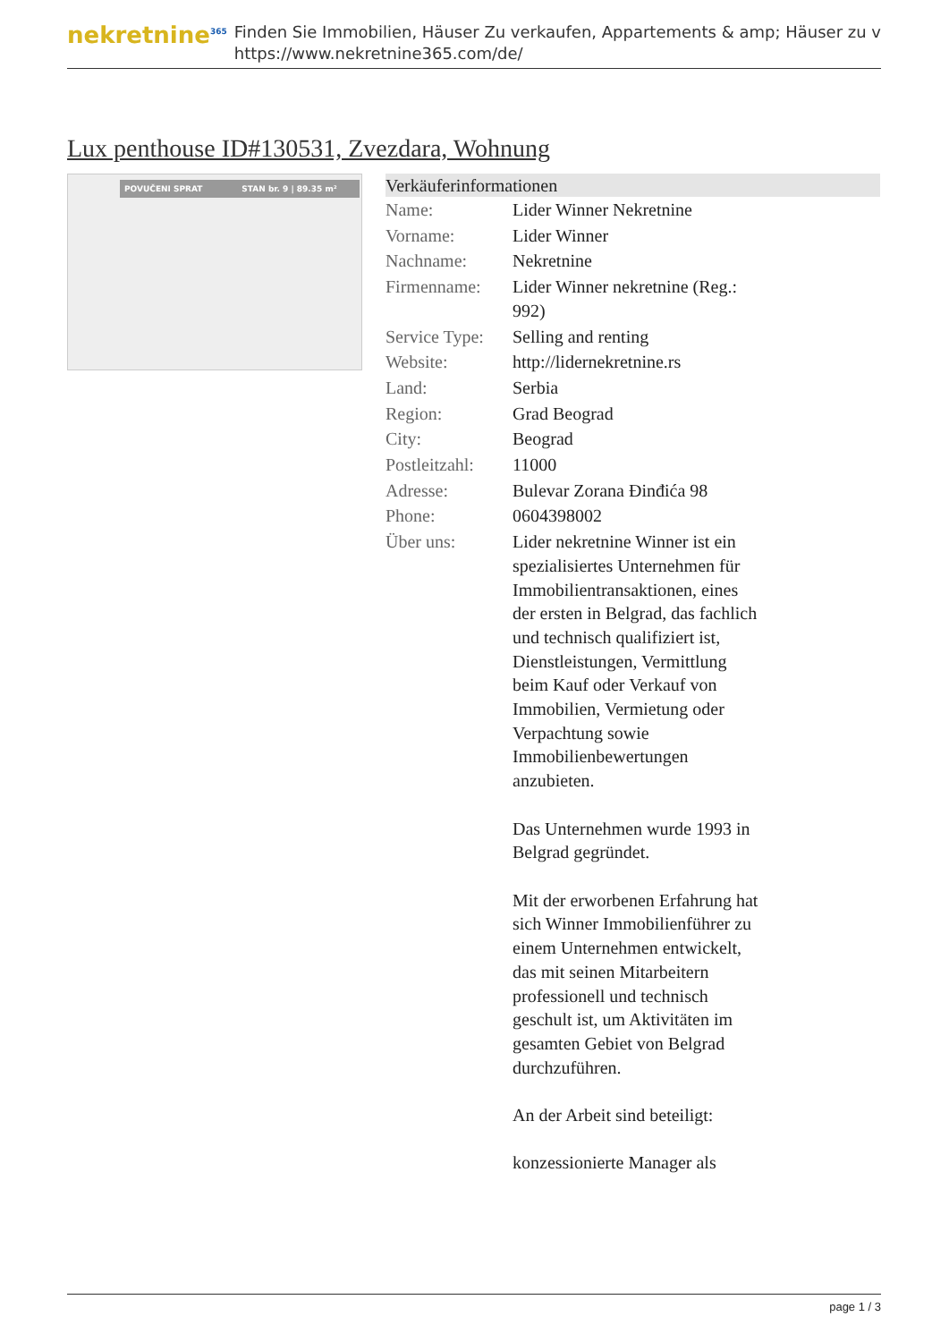nekretnine<sup>365</sup>
Finden Sie Immobilien, Häuser Zu verkaufen, Appartements & amp; Häuser zu v
https://www.nekretnine365.com/de/
Lux penthouse ID#130531, Zvezdara, Wohnung
POVUČENI SPRAT STAN br. 9 | 89.35 m²
| Verkäuferinformationen | |
| --- | --- |
| Name: | Lider Winner Nekretnine |
| Vorname: | Lider Winner |
| Nachname: | Nekretnine |
| Firmenname: | Lider Winner nekretnine (Reg.: 992) |
| Service Type: | Selling and renting |
| Website: | http://lidernekretnine.rs |
| Land: | Serbia |
| Region: | Grad Beograd |
| City: | Beograd |
| Postleitzahl: | 11000 |
| Adresse: | Bulevar Zorana Đinđića 98 |
| Phone: | 0604398002 |
| Über uns: | Lider nekretnine Winner ist ein spezialisiertes Unternehmen für Immobilientransaktionen, eines der ersten in Belgrad, das fachlich und technisch qualifiziert ist, Dienstleistungen, Vermittlung beim Kauf oder Verkauf von Immobilien, Vermietung oder Verpachtung sowie Immobilienbewertungen anzubieten. Das Unternehmen wurde 1993 in Belgrad gegründet. Mit der erworbenen Erfahrung hat sich Winner Immobilienführer zu einem Unternehmen entwickelt, das mit seinen Mitarbeitern professionell und technisch geschult ist, um Aktivitäten im gesamten Gebiet von Belgrad durchzuführen. An der Arbeit sind beteiligt: konzessionierte Manager als |
page 1 / 3